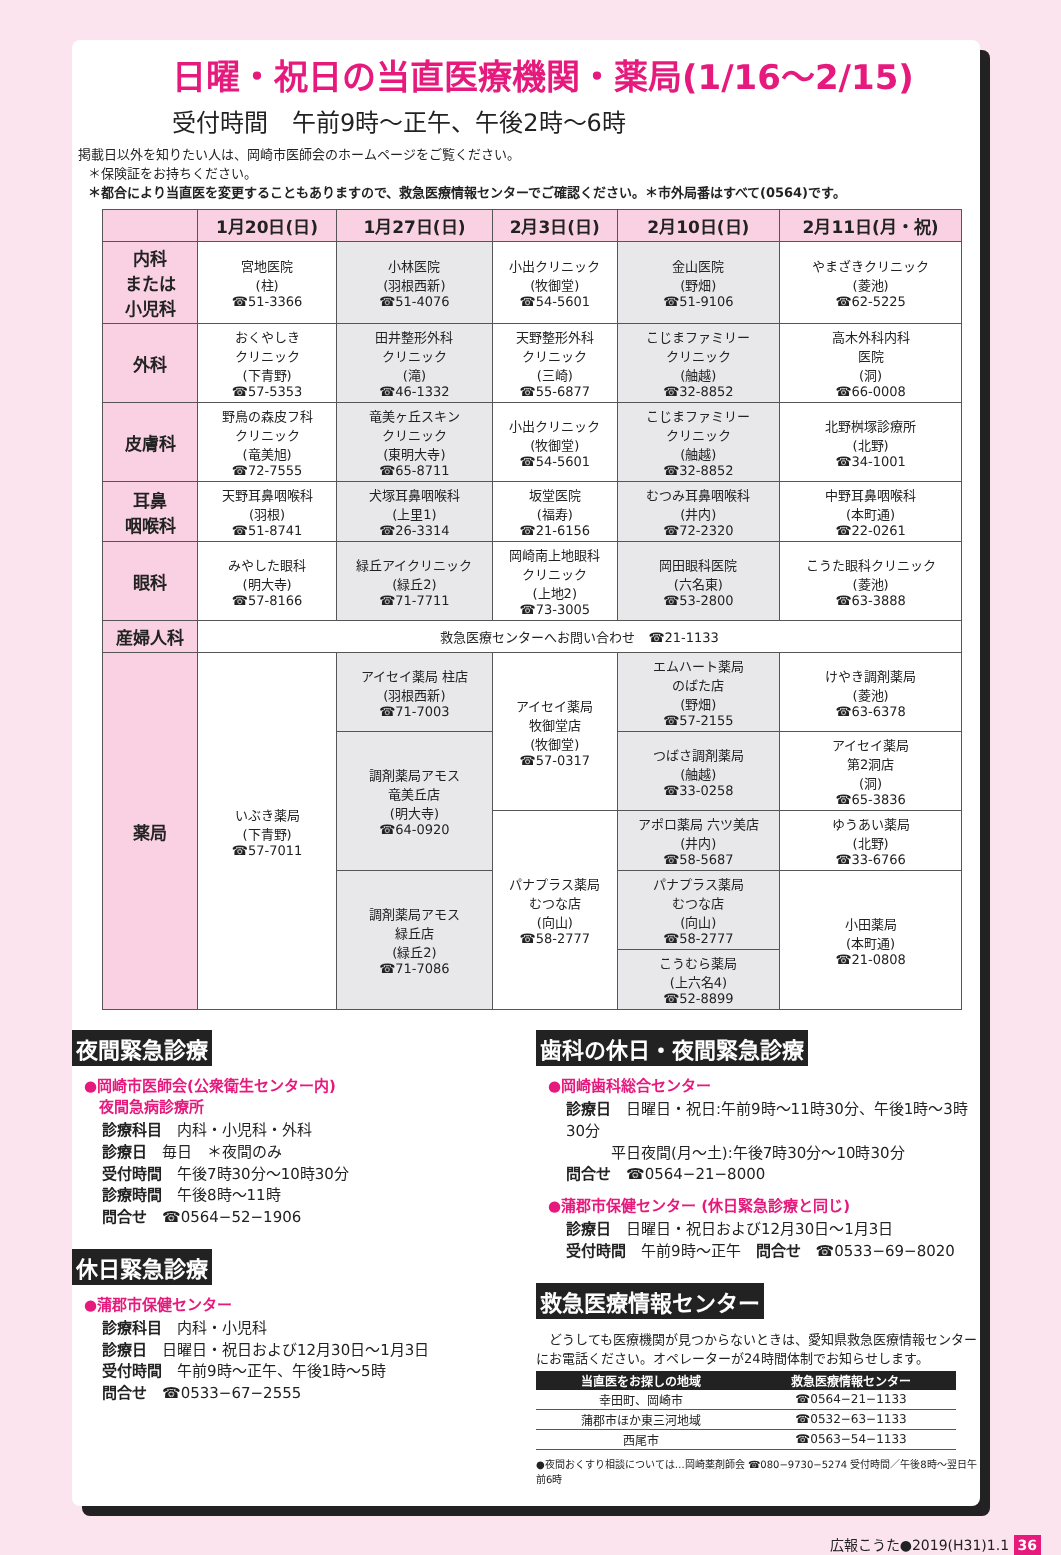日曜・祝日の当直医療機関・薬局(1/16〜2/15)
受付時間　午前9時〜正午、午後2時〜6時
掲載日以外を知りたい人は、岡崎市医師会のホームページをご覧ください。
＊保険証をお持ちください。
＊都合により当直医を変更することもありますので、救急医療情報センターでご確認ください。＊市外局番はすべて(0564)です。
| | 1月20日(日) | 1月27日(日) | 2月3日(日) | 2月10日(日) | 2月11日(月・祝) |
| --- | --- | --- | --- | --- | --- |
| 内科 または 小児科 | 宮地医院 (柱) ☎51-3366 | 小林医院 (羽根西新) ☎51-4076 | 小出クリニック (牧御堂) ☎54-5601 | 金山医院 (野畑) ☎51-9106 | やまざきクリニック (菱池) ☎62-5225 |
| 外科 | おくやしき クリニック (下青野) ☎57-5353 | 田井整形外科 クリニック (滝) ☎46-1332 | 天野整形外科 クリニック (三崎) ☎55-6877 | こじまファミリー クリニック (舳越) ☎32-8852 | 高木外科内科 医院 (洞) ☎66-0008 |
| 皮膚科 | 野鳥の森皮フ科 クリニック (竜美旭) ☎72-7555 | 竜美ヶ丘スキン クリニック (東明大寺) ☎65-8711 | 小出クリニック (牧御堂) ☎54-5601 | こじまファミリー クリニック (舳越) ☎32-8852 | 北野桝塚診療所 (北野) ☎34-1001 |
| 耳鼻 咽喉科 | 天野耳鼻咽喉科 (羽根) ☎51-8741 | 犬塚耳鼻咽喉科 (上里1) ☎26-3314 | 坂堂医院 (福寿) ☎21-6156 | むつみ耳鼻咽喉科 (井内) ☎72-2320 | 中野耳鼻咽喉科 (本町通) ☎22-0261 |
| 眼科 | みやした眼科 (明大寺) ☎57-8166 | 緑丘アイクリニック (緑丘2) ☎71-7711 | 岡崎南上地眼科 クリニック (上地2) ☎73-3005 | 岡田眼科医院 (六名東) ☎53-2800 | こうた眼科クリニック (菱池) ☎63-3888 |
| 産婦人科 | 救急医療センターへお問い合わせ ☎21-1133 | | | | |
| 薬局 | いぶき薬局 (下青野) ☎57-7011 | アイセイ薬局 柱店 (羽根西新) ☎71-7003 | アイセイ薬局 牧御堂店 (牧御堂) ☎57-0317 | エムハート薬局 のばた店 (野畑) ☎57-2155 | けやき調剤薬局 (菱池) ☎63-6378 |
| | | 調剤薬局アモス 竜美丘店 (明大寺) ☎64-0920 | | つばさ調剤薬局 (舳越) ☎33-0258 | アイセイ薬局 第2洞店 (洞) ☎65-3836 |
| | | | パナプラス薬局 むつな店 (向山) ☎58-2777 | アポロ薬局 六ツ美店 (井内) ☎58-5687 | ゆうあい薬局 (北野) ☎33-6766 |
| | | 調剤薬局アモス 緑丘店 (緑丘2) ☎71-7086 | | パナプラス薬局 むつな店 (向山) ☎58-2777 | 小田薬局 (本町通) ☎21-0808 |
| | | | | こうむら薬局 (上六名4) ☎52-8899 | |
夜間緊急診療
●岡崎市医師会(公衆衛生センター内)
　夜間急病診療所
診療科目　内科・小児科・外科
診療日　毎日　＊夜間のみ
受付時間　午後7時30分〜10時30分
診療時間　午後8時〜11時
問合せ　☎0564−52−1906
休日緊急診療
●蒲郡市保健センター
診療科目　内科・小児科
診療日　日曜日・祝日および12月30日〜1月3日
受付時間　午前9時〜正午、午後1時〜5時
問合せ　☎0533−67−2555
歯科の休日・夜間緊急診療
●岡崎歯科総合センター
診療日　日曜日・祝日:午前9時〜11時30分、午後1時〜3時30分
　　　平日夜間(月〜土):午後7時30分〜10時30分
問合せ　☎0564−21−8000
●蒲郡市保健センター (休日緊急診療と同じ)
診療日　日曜日・祝日および12月30日〜1月3日
受付時間　午前9時〜正午　問合せ　☎0533−69−8020
救急医療情報センター
　どうしても医療機関が見つからないときは、愛知県救急医療情報センターにお電話ください。オペレーターが24時間体制でお知らせします。
| 当直医をお探しの地域 | 救急医療情報センター |
| --- | --- |
| 幸田町、岡崎市 | ☎0564−21−1133 |
| 蒲郡市ほか東三河地域 | ☎0532−63−1133 |
| 西尾市 | ☎0563−54−1133 |
●夜間おくすり相談については…岡崎薬剤師会 ☎080−9730−5274 受付時間／午後8時〜翌日午前6時
広報こうた●2019(H31)1.1 36